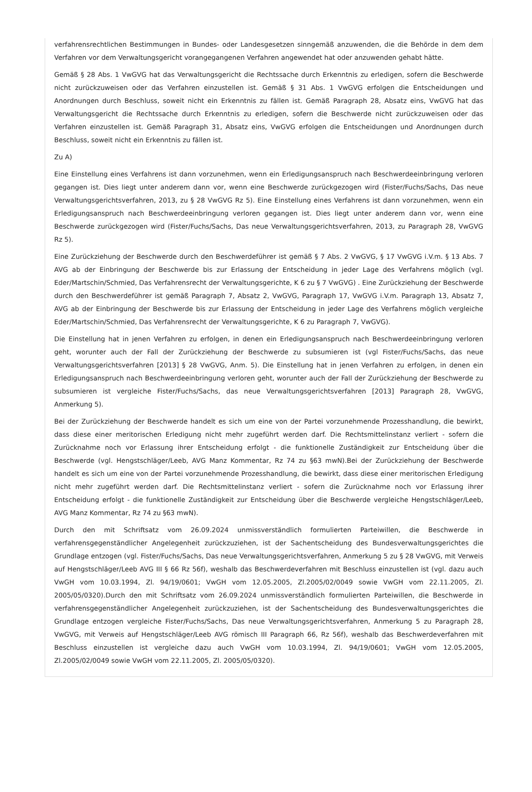verfahrensrechtlichen Bestimmungen in Bundes- oder Landesgesetzen sinngemäß anzuwenden, die die Behörde in dem dem Verfahren vor dem Verwaltungsgericht vorangegangenen Verfahren angewendet hat oder anzuwenden gehabt hätte.
Gemäß § 28 Abs. 1 VwGVG hat das Verwaltungsgericht die Rechtssache durch Erkenntnis zu erledigen, sofern die Beschwerde nicht zurückzuweisen oder das Verfahren einzustellen ist. Gemäß § 31 Abs. 1 VwGVG erfolgen die Entscheidungen und Anordnungen durch Beschluss, soweit nicht ein Erkenntnis zu fällen ist. Gemäß Paragraph 28, Absatz eins, VwGVG hat das Verwaltungsgericht die Rechtssache durch Erkenntnis zu erledigen, sofern die Beschwerde nicht zurückzuweisen oder das Verfahren einzustellen ist. Gemäß Paragraph 31, Absatz eins, VwGVG erfolgen die Entscheidungen und Anordnungen durch Beschluss, soweit nicht ein Erkenntnis zu fällen ist.
Zu A)
Eine Einstellung eines Verfahrens ist dann vorzunehmen, wenn ein Erledigungsanspruch nach Beschwerdeeinbringung verloren gegangen ist. Dies liegt unter anderem dann vor, wenn eine Beschwerde zurückgezogen wird (Fister/Fuchs/Sachs, Das neue Verwaltungsgerichtsverfahren, 2013, zu § 28 VwGVG Rz 5). Eine Einstellung eines Verfahrens ist dann vorzunehmen, wenn ein Erledigungsanspruch nach Beschwerdeeinbringung verloren gegangen ist. Dies liegt unter anderem dann vor, wenn eine Beschwerde zurückgezogen wird (Fister/Fuchs/Sachs, Das neue Verwaltungsgerichtsverfahren, 2013, zu Paragraph 28, VwGVG Rz 5).
Eine Zurückziehung der Beschwerde durch den Beschwerdeführer ist gemäß § 7 Abs. 2 VwGVG, § 17 VwGVG i.V.m. § 13 Abs. 7 AVG ab der Einbringung der Beschwerde bis zur Erlassung der Entscheidung in jeder Lage des Verfahrens möglich (vgl. Eder/Martschin/Schmied, Das Verfahrensrecht der Verwaltungsgerichte, K 6 zu § 7 VwGVG) . Eine Zurückziehung der Beschwerde durch den Beschwerdeführer ist gemäß Paragraph 7, Absatz 2, VwGVG, Paragraph 17, VwGVG i.V.m. Paragraph 13, Absatz 7, AVG ab der Einbringung der Beschwerde bis zur Erlassung der Entscheidung in jeder Lage des Verfahrens möglich vergleiche Eder/Martschin/Schmied, Das Verfahrensrecht der Verwaltungsgerichte, K 6 zu Paragraph 7, VwGVG).
Die Einstellung hat in jenen Verfahren zu erfolgen, in denen ein Erledigungsanspruch nach Beschwerdeeinbringung verloren geht, worunter auch der Fall der Zurückziehung der Beschwerde zu subsumieren ist (vgl Fister/Fuchs/Sachs, das neue Verwaltungsgerichtsverfahren [2013] § 28 VwGVG, Anm. 5). Die Einstellung hat in jenen Verfahren zu erfolgen, in denen ein Erledigungsanspruch nach Beschwerdeeinbringung verloren geht, worunter auch der Fall der Zurückziehung der Beschwerde zu subsumieren ist vergleiche Fister/Fuchs/Sachs, das neue Verwaltungsgerichtsverfahren [2013] Paragraph 28, VwGVG, Anmerkung 5).
Bei der Zurückziehung der Beschwerde handelt es sich um eine von der Partei vorzunehmende Prozesshandlung, die bewirkt, dass diese einer meritorischen Erledigung nicht mehr zugeführt werden darf. Die Rechtsmittelinstanz verliert - sofern die Zurücknahme noch vor Erlassung ihrer Entscheidung erfolgt - die funktionelle Zuständigkeit zur Entscheidung über die Beschwerde (vgl. Hengstschläger/Leeb, AVG Manz Kommentar, Rz 74 zu §63 mwN).Bei der Zurückziehung der Beschwerde handelt es sich um eine von der Partei vorzunehmende Prozesshandlung, die bewirkt, dass diese einer meritorischen Erledigung nicht mehr zugeführt werden darf. Die Rechtsmittelinstanz verliert - sofern die Zurücknahme noch vor Erlassung ihrer Entscheidung erfolgt - die funktionelle Zuständigkeit zur Entscheidung über die Beschwerde vergleiche Hengstschläger/Leeb, AVG Manz Kommentar, Rz 74 zu §63 mwN).
Durch den mit Schriftsatz vom 26.09.2024 unmissverständlich formulierten Parteiwillen, die Beschwerde in verfahrensgegenständlicher Angelegenheit zurückzuziehen, ist der Sachentscheidung des Bundesverwaltungsgerichtes die Grundlage entzogen (vgl. Fister/Fuchs/Sachs, Das neue Verwaltungsgerichtsverfahren, Anmerkung 5 zu § 28 VwGVG, mit Verweis auf Hengstschläger/Leeb AVG III § 66 Rz 56f), weshalb das Beschwerdeverfahren mit Beschluss einzustellen ist (vgl. dazu auch VwGH vom 10.03.1994, Zl. 94/19/0601; VwGH vom 12.05.2005, Zl.2005/02/0049 sowie VwGH vom 22.11.2005, Zl. 2005/05/0320).Durch den mit Schriftsatz vom 26.09.2024 unmissverständlich formulierten Parteiwillen, die Beschwerde in verfahrensgegenständlicher Angelegenheit zurückzuziehen, ist der Sachentscheidung des Bundesverwaltungsgerichtes die Grundlage entzogen vergleiche Fister/Fuchs/Sachs, Das neue Verwaltungsgerichtsverfahren, Anmerkung 5 zu Paragraph 28, VwGVG, mit Verweis auf Hengstschläger/Leeb AVG römisch III Paragraph 66, Rz 56f), weshalb das Beschwerdeverfahren mit Beschluss einzustellen ist vergleiche dazu auch VwGH vom 10.03.1994, Zl. 94/19/0601; VwGH vom 12.05.2005, Zl.2005/02/0049 sowie VwGH vom 22.11.2005, Zl. 2005/05/0320).